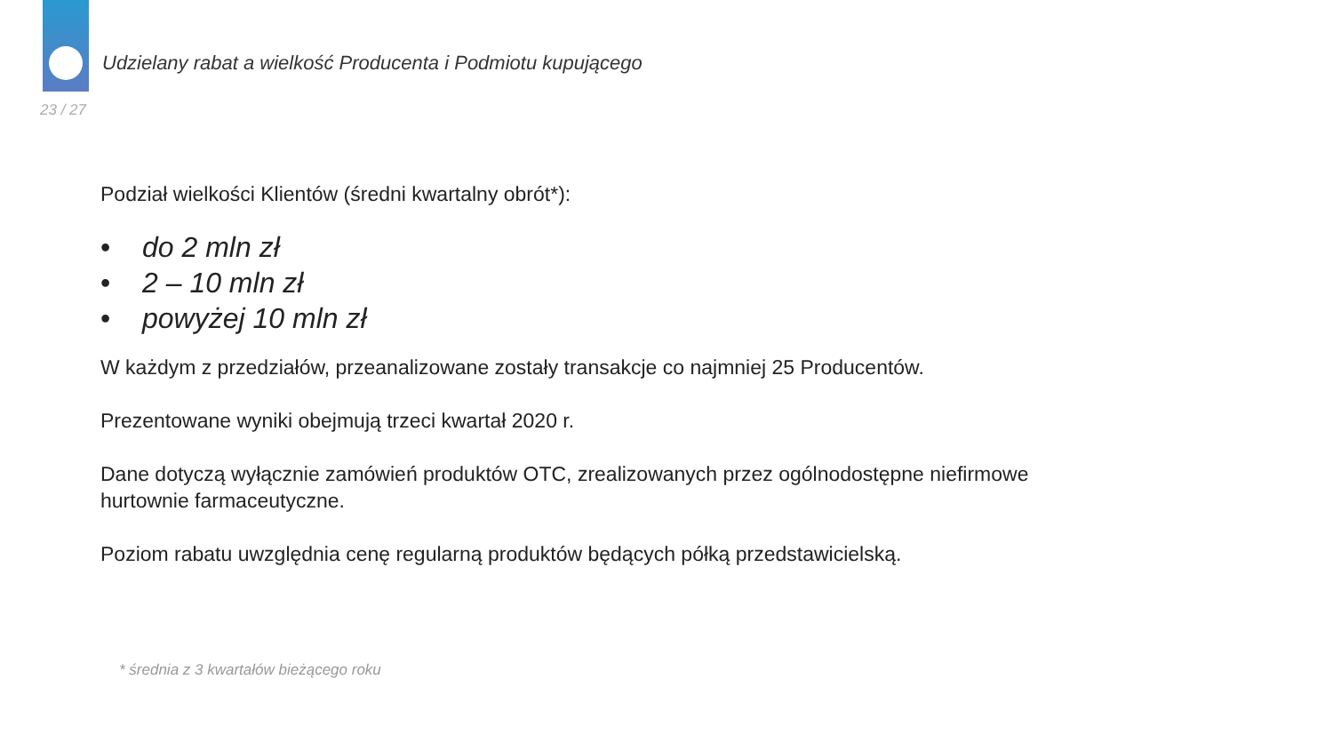Udzielany rabat a wielkość Producenta i Podmiotu kupującego
23 / 27
Podział wielkości Klientów (średni kwartalny obrót*):
• do 2 mln zł
• 2 – 10 mln zł
• powyżej 10 mln zł
W każdym z przedziałów, przeanalizowane zostały transakcje co najmniej 25 Producentów.
Prezentowane wyniki obejmują trzeci kwartał 2020 r.
Dane dotyczą wyłącznie zamówień produktów OTC, zrealizowanych przez ogólnodostępne niefirmowe hurtownie farmaceutyczne.
Poziom rabatu uwzględnia cenę regularną produktów będących półką przedstawicielską.
* średnia z 3 kwartałów bieżącego roku